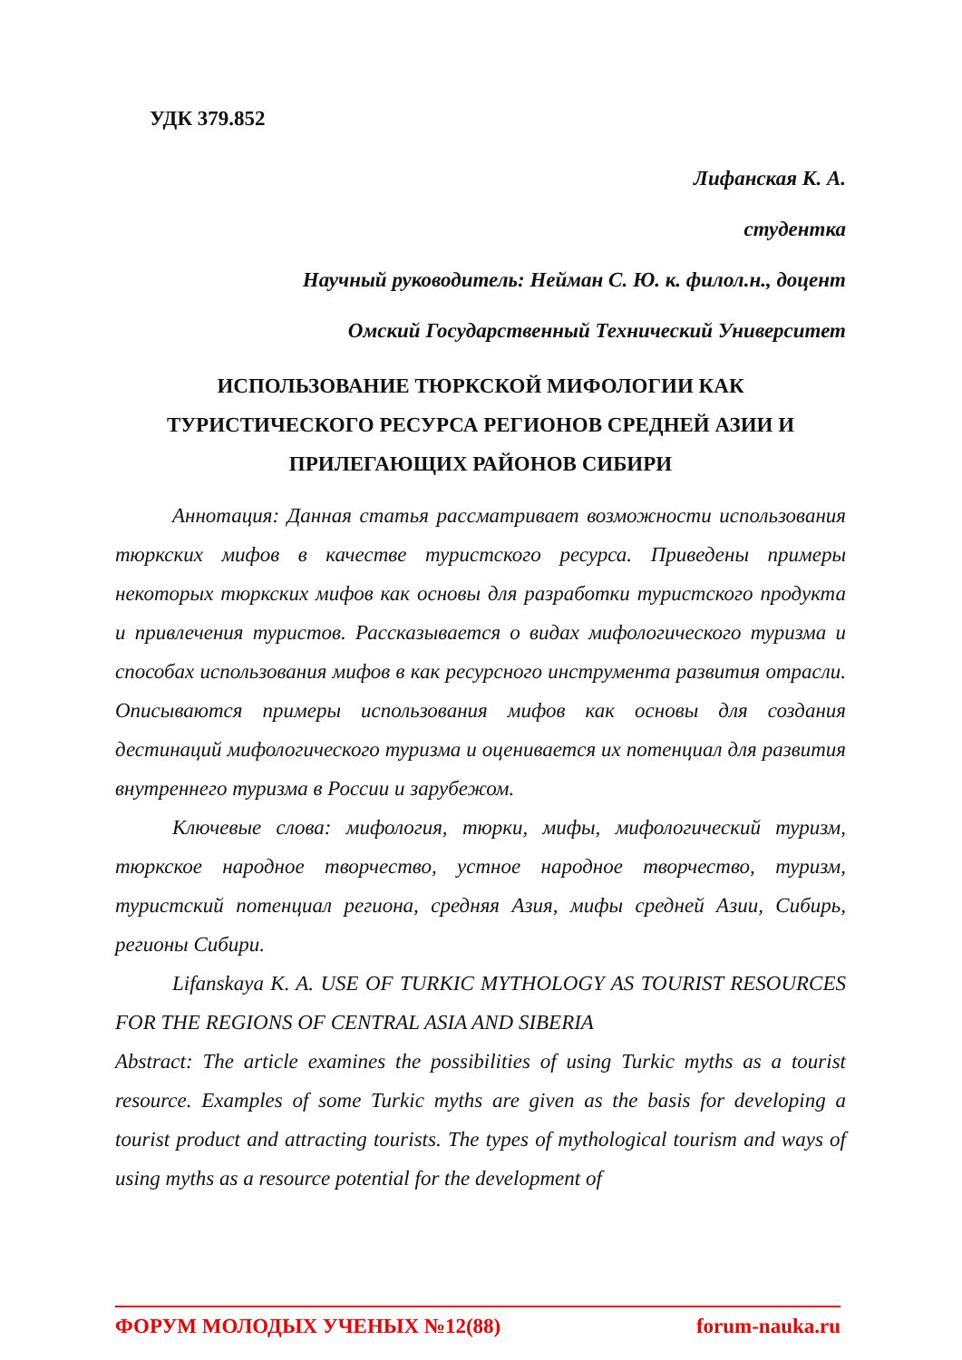УДК 379.852
Лифанская К. А.
студентка
Научный руководитель: Нейман С. Ю. к. филол.н., доцент
Омский Государственный Технический Университет
ИСПОЛЬЗОВАНИЕ ТЮРКСКОЙ МИФОЛОГИИ КАК ТУРИСТИЧЕСКОГО РЕСУРСА РЕГИОНОВ СРЕДНЕЙ АЗИИ И ПРИЛЕГАЮЩИХ РАЙОНОВ СИБИРИ
Аннотация: Данная статья рассматривает возможности использования тюркских мифов в качестве туристского ресурса. Приведены примеры некоторых тюркских мифов как основы для разработки туристского продукта и привлечения туристов. Рассказывается о видах мифологического туризма и способах использования мифов в как ресурсного инструмента развития отрасли. Описываются примеры использования мифов как основы для создания дестинаций мифологического туризма и оценивается их потенциал для развития внутреннего туризма в России и зарубежом.
Ключевые слова: мифология, тюрки, мифы, мифологический туризм, тюркское народное творчество, устное народное творчество, туризм, туристский потенциал региона, средняя Азия, мифы средней Азии, Сибирь, регионы Сибири.
Lifanskaya K. A. USE OF TURKIC MYTHOLOGY AS TOURIST RESOURCES FOR THE REGIONS OF CENTRAL ASIA AND SIBERIA
Abstract: The article examines the possibilities of using Turkic myths as a tourist resource. Examples of some Turkic myths are given as the basis for developing a tourist product and attracting tourists. The types of mythological tourism and ways of using myths as a resource potential for the development of
ФОРУМ МОЛОДЫХ УЧЕНЫХ №12(88) forum-nauka.ru